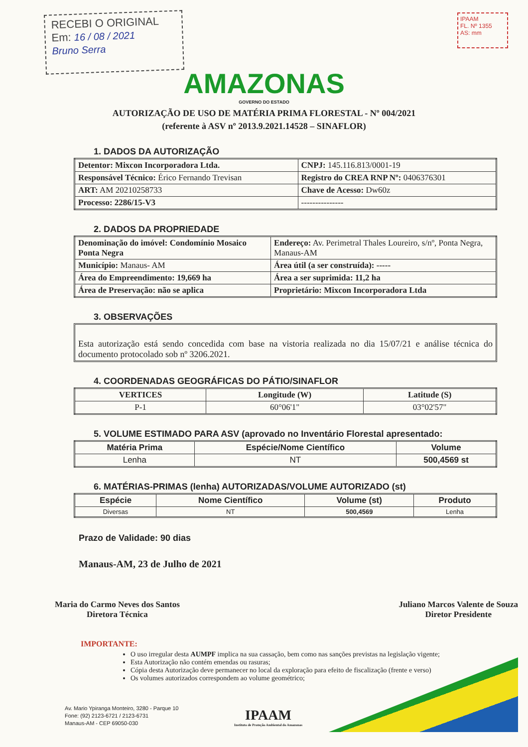RECEBI O ORIGINAL
Em: 16 / 08 / 2021
Bruno Serra
IPAAM
FL. Nº 1355
AS: mm
AMAZONAS
GOVERNO DO ESTADO
AUTORIZAÇÃO DE USO DE MATÉRIA PRIMA FLORESTAL - Nº 004/2021
(referente à ASV nº 2013.9.2021.14528 – SINAFLOR)
1. DADOS DA AUTORIZAÇÃO
| Detentor: Mixcon Incorporadora Ltda. | CNPJ: 145.116.813/0001-19 |
| Responsável Técnico: Érico Fernando Trevisan | Registro do CREA RNP Nº: 0406376301 |
| ART: AM 20210258733 | Chave de Acesso: Dw60z |
| Processo: 2286/15-V3 | --------------- |
2. DADOS DA PROPRIEDADE
| Denominação do imóvel: Condomínio Mosaico Ponta Negra | Endereço: Av. Perimetral Thales Loureiro, s/nº, Ponta Negra, Manaus-AM |
| Município: Manaus- AM | Área útil (a ser construída): ----- |
| Área do Empreendimento: 19,669 ha | Área a ser suprimida: 11,2 ha |
| Área de Preservação: não se aplica | Proprietário: Mixcon Incorporadora Ltda |
3. OBSERVAÇÕES
Esta autorização está sendo concedida com base na vistoria realizada no dia 15/07/21 e análise técnica do documento protocolado sob nº 3206.2021.
4. COORDENADAS GEOGRÁFICAS DO PÁTIO/SINAFLOR
| VERTICES | Longitude (W) | Latitude (S) |
| --- | --- | --- |
| P-1 | 60°06'1" | 03°02'57" |
5. VOLUME ESTIMADO PARA ASV (aprovado no Inventário Florestal apresentado:
| Matéria Prima | Espécie/Nome Científico | Volume |
| --- | --- | --- |
| Lenha | NT | 500,4569 st |
6. MATÉRIAS-PRIMAS (lenha) AUTORIZADAS/VOLUME AUTORIZADO (st)
| Espécie | Nome Científico | Volume (st) | Produto |
| --- | --- | --- | --- |
| Diversas | NT | 500,4569 | Lenha |
Prazo de Validade: 90 dias
Manaus-AM, 23 de Julho de 2021
Maria do Carmo Neves dos Santos
Diretora Técnica
Juliano Marcos Valente de Souza
Diretor Presidente
IMPORTANTE:
O uso irregular desta AUMPF implica na sua cassação, bem como nas sanções previstas na legislação vigente;
Esta Autorização não contém emendas ou rasuras;
Cópia desta Autorização deve permanecer no local da exploração para efeito de fiscalização (frente e verso)
Os volumes autorizados correspondem ao volume geométrico;
Av. Mario Ypiranga Monteiro, 3280 - Parque 10
Fone: (92) 2123-6721 / 2123-6731
Manaus-AM - CEP 69050-030
IPAAM
Instituto de Proteção Ambiental do Amazonas